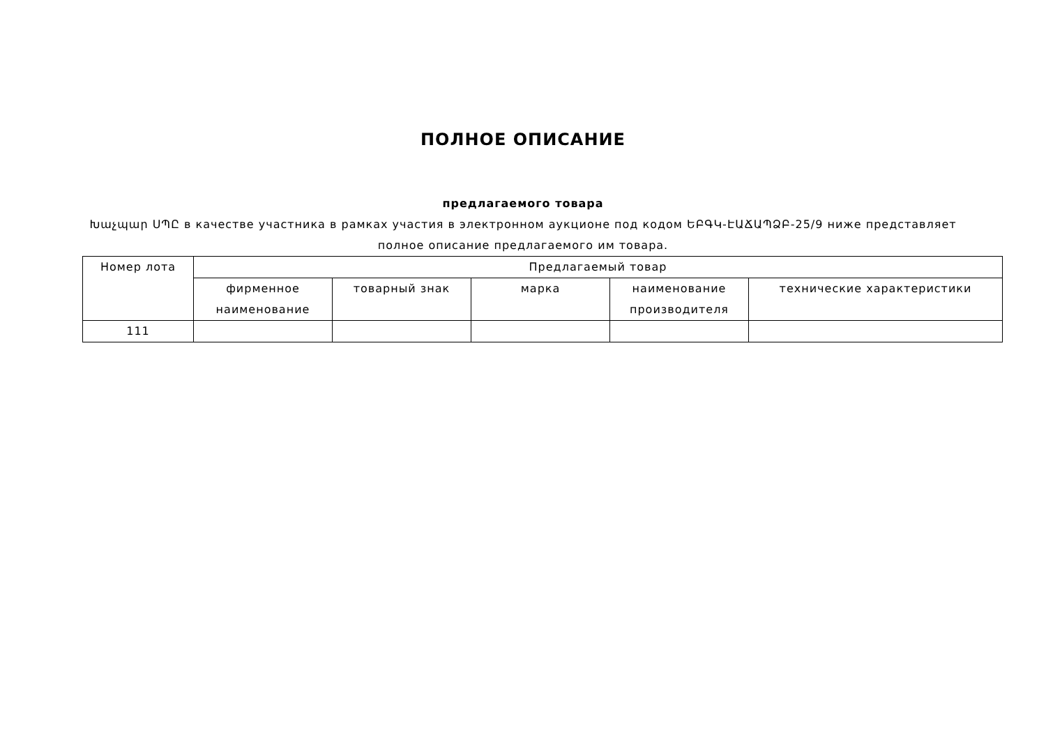ПОЛНОЕ ОПИСАНИЕ
предлагаемого товара
Խաչպար ՍՊԸ в качестве участника в рамках участия в электронном аукционе под кодом ԵԲԳԿ-ԷԱՃԱՊՁԲ-25/9 ниже представляет полное описание предлагаемого им товара.
| Номер лота | Предлагаемый товар | | | | |
| --- | --- | --- | --- | --- | --- |
| | фирменное наименование | товарный знак | марка | наименование производителя | технические характеристики |
| 111 | | | | | |